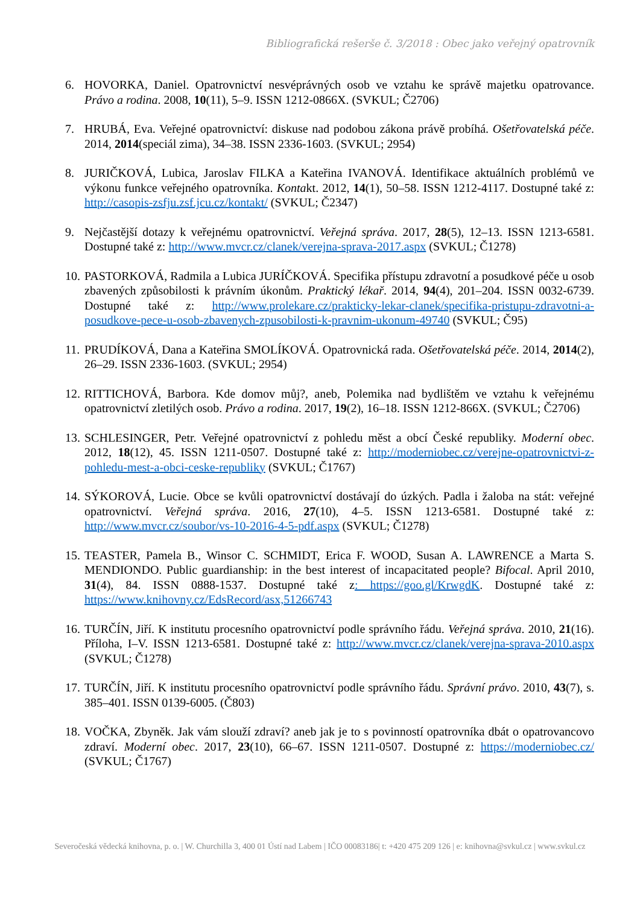Bibliografická rešerše č. 3/2018 : Obec jako veřejný opatrovník
6. HOVORKA, Daniel. Opatrovnictví nesvéprávných osob ve vztahu ke správě majetku opatrovance. Právo a rodina. 2008, 10(11), 5–9. ISSN 1212-0866X. (SVKUL; Č2706)
7. HRUBÁ, Eva. Veřejné opatrovnictví: diskuse nad podobou zákona právě probíhá. Ošetřovatelská péče. 2014, 2014(speciál zima), 34–38. ISSN 2336-1603. (SVKUL; 2954)
8. JURIČKOVÁ, Lubica, Jaroslav FILKA a Kateřina IVANOVÁ. Identifikace aktuálních problémů ve výkonu funkce veřejného opatrovníka. Kontakt. 2012, 14(1), 50–58. ISSN 1212-4117. Dostupné také z: http://casopis-zsfju.zsf.jcu.cz/kontakt/ (SVKUL; Č2347)
9. Nejčastější dotazy k veřejnému opatrovnictví. Veřejná správa. 2017, 28(5), 12–13. ISSN 1213-6581. Dostupné také z: http://www.mvcr.cz/clanek/verejna-sprava-2017.aspx (SVKUL; Č1278)
10. PASTORKOVÁ, Radmila a Lubica JURÍČKOVÁ. Specifika přístupu zdravotní a posudkové péče u osob zbavených způsobilosti k právním úkonům. Praktický lékař. 2014, 94(4), 201–204. ISSN 0032-6739. Dostupné také z: http://www.prolekare.cz/prakticky-lekar-clanek/specifika-pristupu-zdravotni-a-posudkove-pece-u-osob-zbavenych-zpusobilosti-k-pravnim-ukonum-49740 (SVKUL; Č95)
11. PRUDÍKOVÁ, Dana a Kateřina SMOLÍKOVÁ. Opatrovnická rada. Ošetřovatelská péče. 2014, 2014(2), 26–29. ISSN 2336-1603. (SVKUL; 2954)
12. RITTICHOVÁ, Barbora. Kde domov můj?, aneb, Polemika nad bydlištěm ve vztahu k veřejnému opatrovnictví zletilých osob. Právo a rodina. 2017, 19(2), 16–18. ISSN 1212-866X. (SVKUL; Č2706)
13. SCHLESINGER, Petr. Veřejné opatrovnictví z pohledu měst a obcí České republiky. Moderní obec. 2012, 18(12), 45. ISSN 1211-0507. Dostupné také z: http://moderniobec.cz/verejne-opatrovnictvi-z-pohledu-mest-a-obci-ceske-republiky (SVKUL; Č1767)
14. SÝKOROVÁ, Lucie. Obce se kvůli opatrovnictví dostávají do úzkých. Padla i žaloba na stát: veřejné opatrovnictví. Veřejná správa. 2016, 27(10), 4–5. ISSN 1213-6581. Dostupné také z: http://www.mvcr.cz/soubor/vs-10-2016-4-5-pdf.aspx (SVKUL; Č1278)
15. TEASTER, Pamela B., Winsor C. SCHMIDT, Erica F. WOOD, Susan A. LAWRENCE a Marta S. MENDIONDO. Public guardianship: in the best interest of incapacitated people? Bifocal. April 2010, 31(4), 84. ISSN 0888-1537. Dostupné také z: https://goo.gl/KrwgdK. Dostupné také z: https://www.knihovny.cz/EdsRecord/asx,51266743
16. TURČÍN, Jiří. K institutu procesního opatrovnictví podle správního řádu. Veřejná správa. 2010, 21(16). Příloha, I–V. ISSN 1213-6581. Dostupné také z: http://www.mvcr.cz/clanek/verejna-sprava-2010.aspx (SVKUL; Č1278)
17. TURČÍN, Jiří. K institutu procesního opatrovnictví podle správního řádu. Správní právo. 2010, 43(7), s. 385–401. ISSN 0139-6005. (Č803)
18. VOČKA, Zbyněk. Jak vám slouží zdraví? aneb jak je to s povinností opatrovníka dbát o opatrovancovo zdraví. Moderní obec. 2017, 23(10), 66–67. ISSN 1211-0507. Dostupné z: https://moderniobec.cz/ (SVKUL; Č1767)
Severočeská vědecká knihovna, p. o. | W. Churchilla 3, 400 01 Ústí nad Labem | IČO 00083186| t: +420 475 209 126 | e: knihovna@svkul.cz | www.svkul.cz